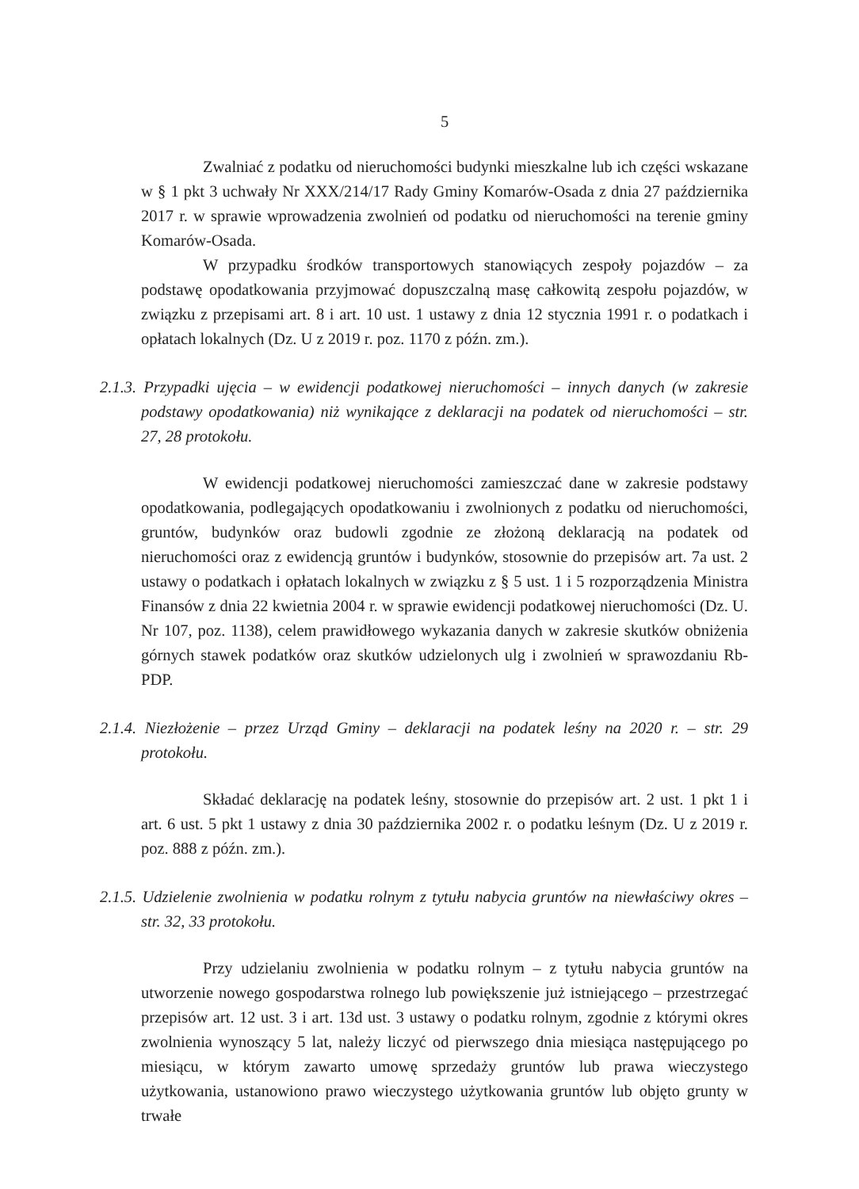5
Zwalniać z podatku od nieruchomości budynki mieszkalne lub ich części wskazane w § 1 pkt 3 uchwały Nr XXX/214/17 Rady Gminy Komarów-Osada z dnia 27 października 2017 r. w sprawie wprowadzenia zwolnień od podatku od nieruchomości na terenie gminy Komarów-Osada.
W przypadku środków transportowych stanowiących zespoły pojazdów – za podstawę opodatkowania przyjmować dopuszczalną masę całkowitą zespołu pojazdów, w związku z przepisami art. 8 i art. 10 ust. 1 ustawy z dnia 12 stycznia 1991 r. o podatkach i opłatach lokalnych (Dz. U z 2019 r. poz. 1170 z późn. zm.).
2.1.3. Przypadki ujęcia – w ewidencji podatkowej nieruchomości – innych danych (w zakresie podstawy opodatkowania) niż wynikające z deklaracji na podatek od nieruchomości – str. 27, 28 protokołu.
W ewidencji podatkowej nieruchomości zamieszczać dane w zakresie podstawy opodatkowania, podlegających opodatkowaniu i zwolnionych z podatku od nieruchomości, gruntów, budynków oraz budowli zgodnie ze złożoną deklaracją na podatek od nieruchomości oraz z ewidencją gruntów i budynków, stosownie do przepisów art. 7a ust. 2 ustawy o podatkach i opłatach lokalnych w związku z § 5 ust. 1 i 5 rozporządzenia Ministra Finansów z dnia 22 kwietnia 2004 r. w sprawie ewidencji podatkowej nieruchomości (Dz. U. Nr 107, poz. 1138), celem prawidłowego wykazania danych w zakresie skutków obniżenia górnych stawek podatków oraz skutków udzielonych ulg i zwolnień w sprawozdaniu Rb-PDP.
2.1.4. Niezłożenie – przez Urząd Gminy – deklaracji na podatek leśny na 2020 r. – str. 29 protokołu.
Składać deklarację na podatek leśny, stosownie do przepisów art. 2 ust. 1 pkt 1 i art. 6 ust. 5 pkt 1 ustawy z dnia 30 października 2002 r. o podatku leśnym (Dz. U z 2019 r. poz. 888 z późn. zm.).
2.1.5. Udzielenie zwolnienia w podatku rolnym z tytułu nabycia gruntów na niewłaściwy okres – str. 32, 33 protokołu.
Przy udzielaniu zwolnienia w podatku rolnym – z tytułu nabycia gruntów na utworzenie nowego gospodarstwa rolnego lub powiększenie już istniejącego – przestrzegać przepisów art. 12 ust. 3 i art. 13d ust. 3 ustawy o podatku rolnym, zgodnie z którymi okres zwolnienia wynoszący 5 lat, należy liczyć od pierwszego dnia miesiąca następującego po miesiącu, w którym zawarto umowę sprzedaży gruntów lub prawa wieczystego użytkowania, ustanowiono prawo wieczystego użytkowania gruntów lub objęto grunty w trwałe